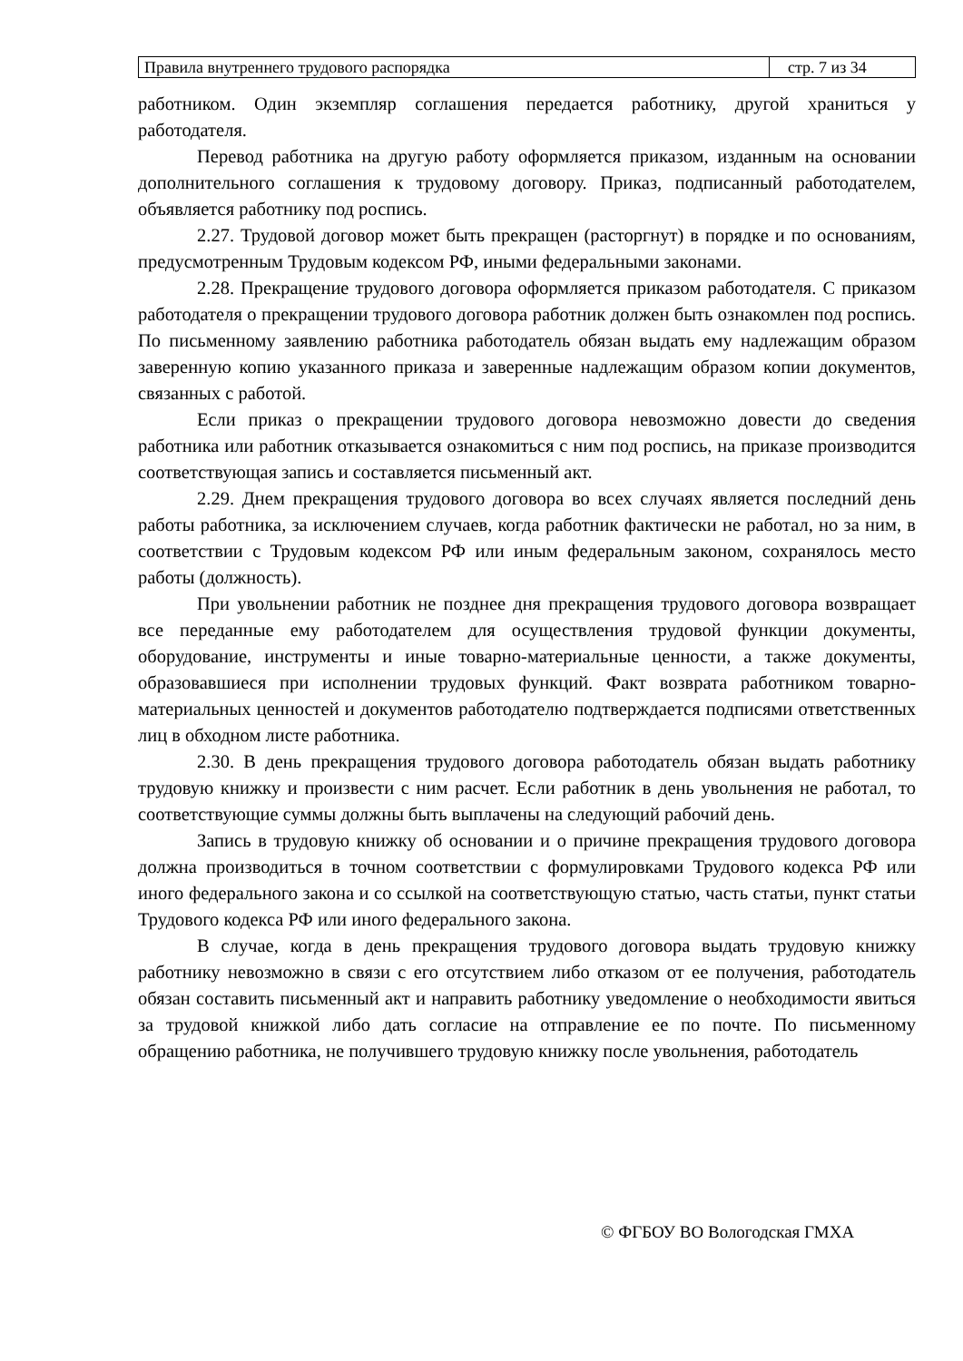| Правила внутреннего трудового распорядка | стр. 7 из 34 |
работником. Один экземпляр соглашения передается работнику, другой храниться у работодателя.
Перевод работника на другую работу оформляется приказом, изданным на основании дополнительного соглашения к трудовому договору. Приказ, подписанный работодателем, объявляется работнику под роспись.
2.27. Трудовой договор может быть прекращен (расторгнут) в порядке и по основаниям, предусмотренным Трудовым кодексом РФ, иными федеральными законами.
2.28. Прекращение трудового договора оформляется приказом работодателя. С приказом работодателя о прекращении трудового договора работник должен быть ознакомлен под роспись. По письменному заявлению работника работодатель обязан выдать ему надлежащим образом заверенную копию указанного приказа и заверенные надлежащим образом копии документов, связанных с работой.
Если приказ о прекращении трудового договора невозможно довести до сведения работника или работник отказывается ознакомиться с ним под роспись, на приказе производится соответствующая запись и составляется письменный акт.
2.29. Днем прекращения трудового договора во всех случаях является последний день работы работника, за исключением случаев, когда работник фактически не работал, но за ним, в соответствии с Трудовым кодексом РФ или иным федеральным законом, сохранялось место работы (должность).
При увольнении работник не позднее дня прекращения трудового договора возвращает все переданные ему работодателем для осуществления трудовой функции документы, оборудование, инструменты и иные товарно-материальные ценности, а также документы, образовавшиеся при исполнении трудовых функций. Факт возврата работником товарно-материальных ценностей и документов работодателю подтверждается подписями ответственных лиц в обходном листе работника.
2.30. В день прекращения трудового договора работодатель обязан выдать работнику трудовую книжку и произвести с ним расчет. Если работник в день увольнения не работал, то соответствующие суммы должны быть выплачены на следующий рабочий день.
Запись в трудовую книжку об основании и о причине прекращения трудового договора должна производиться в точном соответствии с формулировками Трудового кодекса РФ или иного федерального закона и со ссылкой на соответствующую статью, часть статьи, пункт статьи Трудового кодекса РФ или иного федерального закона.
В случае, когда в день прекращения трудового договора выдать трудовую книжку работнику невозможно в связи с его отсутствием либо отказом от ее получения, работодатель обязан составить письменный акт и направить работнику уведомление о необходимости явиться за трудовой книжкой либо дать согласие на отправление ее по почте. По письменному обращению работника, не получившего трудовую книжку после увольнения, работодатель
© ФГБОУ ВО Вологодская ГМХА